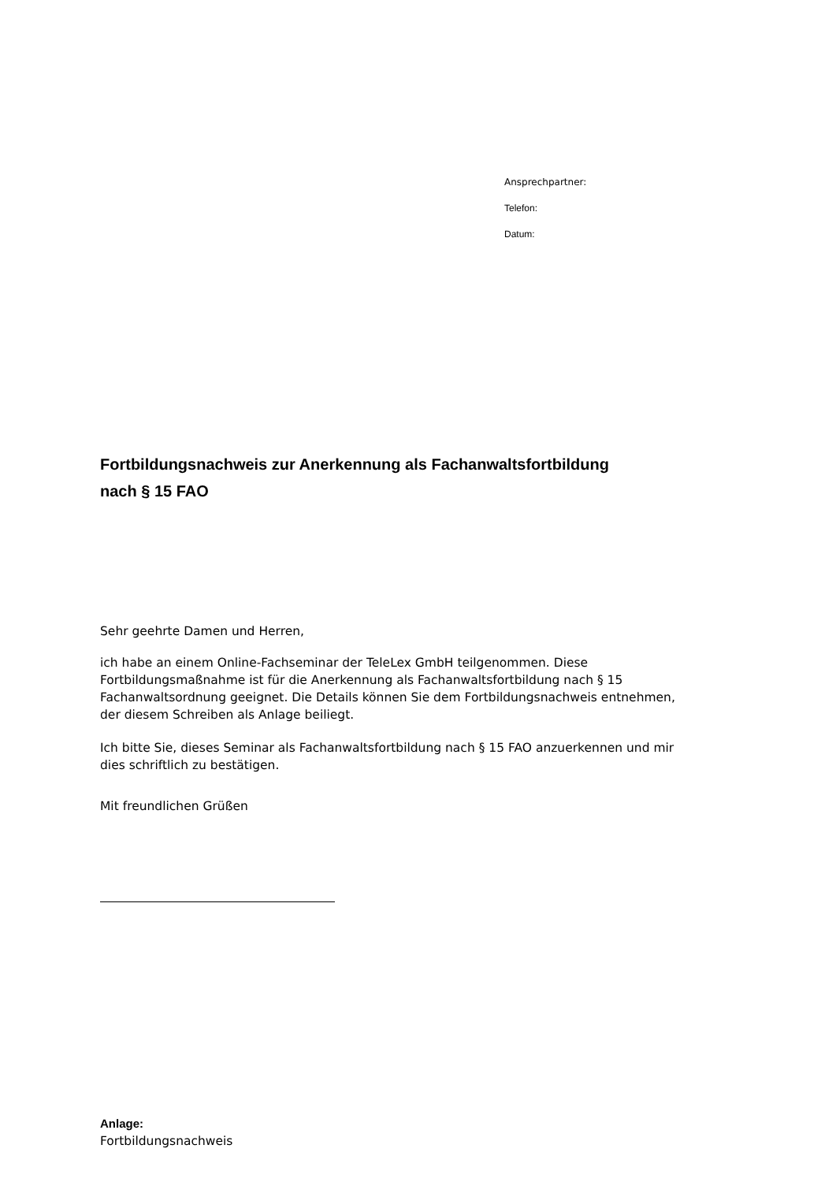Ansprechpartner:
Telefon:
Datum:
Fortbildungsnachweis zur Anerkennung als Fachanwaltsfortbildung
nach § 15 FAO
Sehr geehrte Damen und Herren,
ich habe an einem Online-Fachseminar der TeleLex GmbH teilgenommen. Diese Fortbildungsmaßnahme ist für die Anerkennung als Fachanwaltsfortbildung nach § 15 Fachanwaltsordnung geeignet. Die Details können Sie dem Fortbildungsnachweis entnehmen, der diesem Schreiben als Anlage beiliegt.
Ich bitte Sie, dieses Seminar als Fachanwaltsfortbildung nach § 15 FAO anzuerkennen und mir dies schriftlich zu bestätigen.
Mit freundlichen Grüßen
Anlage:
Fortbildungsnachweis